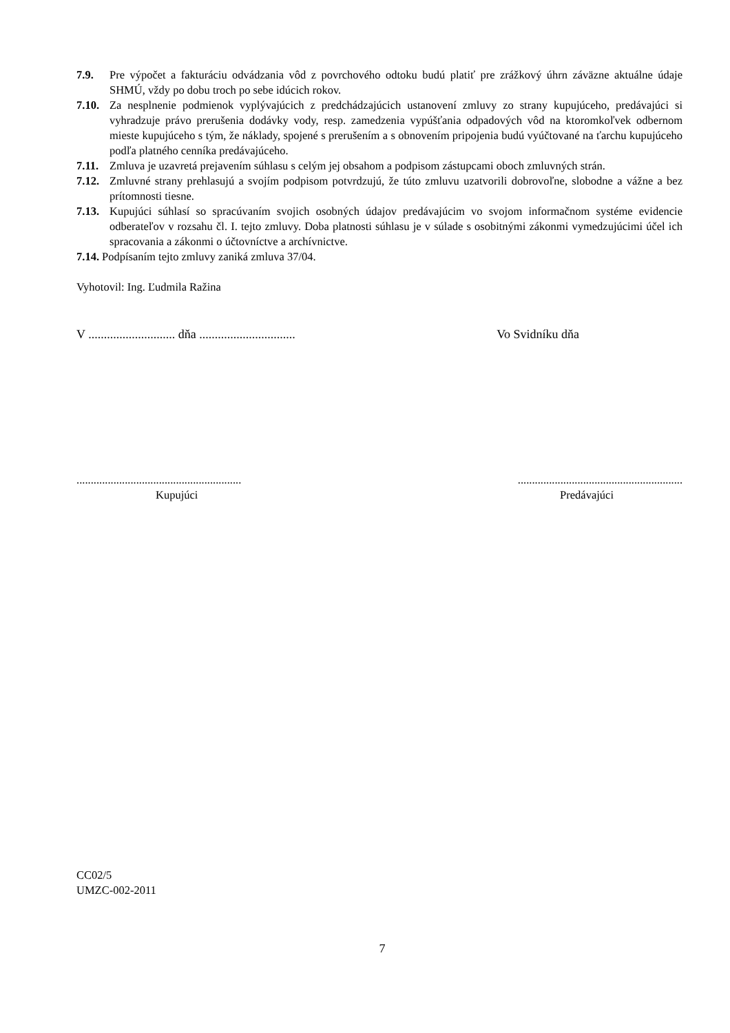7.9. Pre výpočet a fakturáciu odvádzania vôd z povrchového odtoku budú platiť pre zrážkový úhrn záväzne aktuálne údaje SHMÚ, vždy po dobu troch po sebe idúcich rokov.
7.10. Za nesplnenie podmienok vyplývajúcich z predchádzajúcich ustanovení zmluvy zo strany kupujúceho, predávajúci si vyhradzuje právo prerušenia dodávky vody, resp. zamedzenia vypúšťania odpadových vôd na ktoromkoľvek odbernom mieste kupujúceho s tým, že náklady, spojené s prerušením a s obnovením pripojenia budú vyúčtované na ťarchu kupujúceho podľa platného cenníka predávajúceho.
7.11. Zmluva je uzavretá prejavením súhlasu s celým jej obsahom a podpisom zástupcami oboch zmluvných strán.
7.12. Zmluvné strany prehlasujú a svojím podpisom potvrdzujú, že túto zmluvu uzatvorili dobrovoľne, slobodne a vážne a bez prítomnosti tiesne.
7.13. Kupujúci súhlasí so spracúvaním svojich osobných údajov predávajúcim vo svojom informačnom systéme evidencie odberateľov v rozsahu čl. I. tejto zmluvy. Doba platnosti súhlasu je v súlade s osobitnými zákonmi vymedzujúcimi účel ich spracovania a zákonmi o účtovníctve a archívnictve.
7.14. Podpísaním tejto zmluvy zaniká zmluva 37/04.
Vyhotovil: Ing. Ľudmila Ražina
V ............................ dňa ............................... Vo Svidníku dňa
....................................................................................................................
Kupujúci Predávajúci
CC02/5
UMZC-002-2011
7